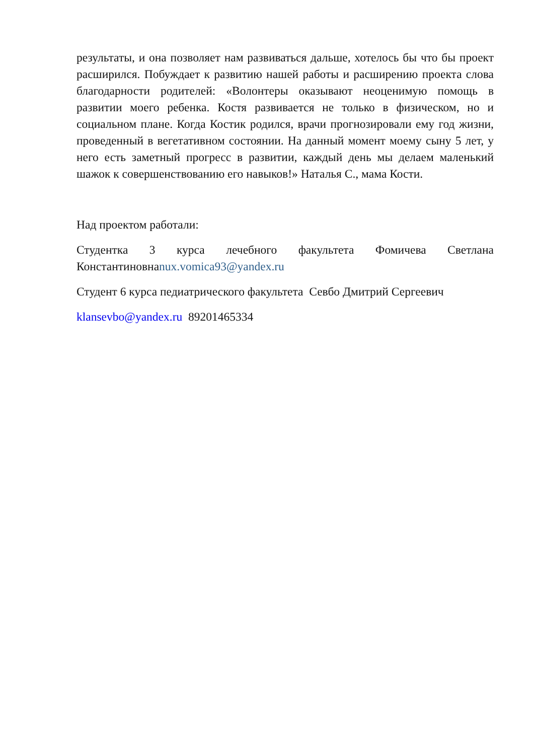результаты, и она позволяет нам развиваться дальше, хотелось бы что бы проект расширился. Побуждает к развитию нашей работы и расширению проекта слова благодарности родителей: «Волонтеры оказывают неоценимую помощь в развитии моего ребенка. Костя развивается не только в физическом, но и социальном плане. Когда Костик родился, врачи прогнозировали ему год жизни, проведенный в вегетативном состоянии. На данный момент моему сыну 5 лет, у него есть заметный прогресс в развитии, каждый день мы делаем маленький шажок к совершенствованию его навыков!» Наталья С., мама Кости.
Над проектом работали:
Студентка 3 курса лечебного факультета Фомичева Светлана Константиновнаnux.vomica93@yandex.ru
Студент 6 курса педиатрического факультета Севбо Дмитрий Сергеевич
klansevbo@yandex.ru 89201465334